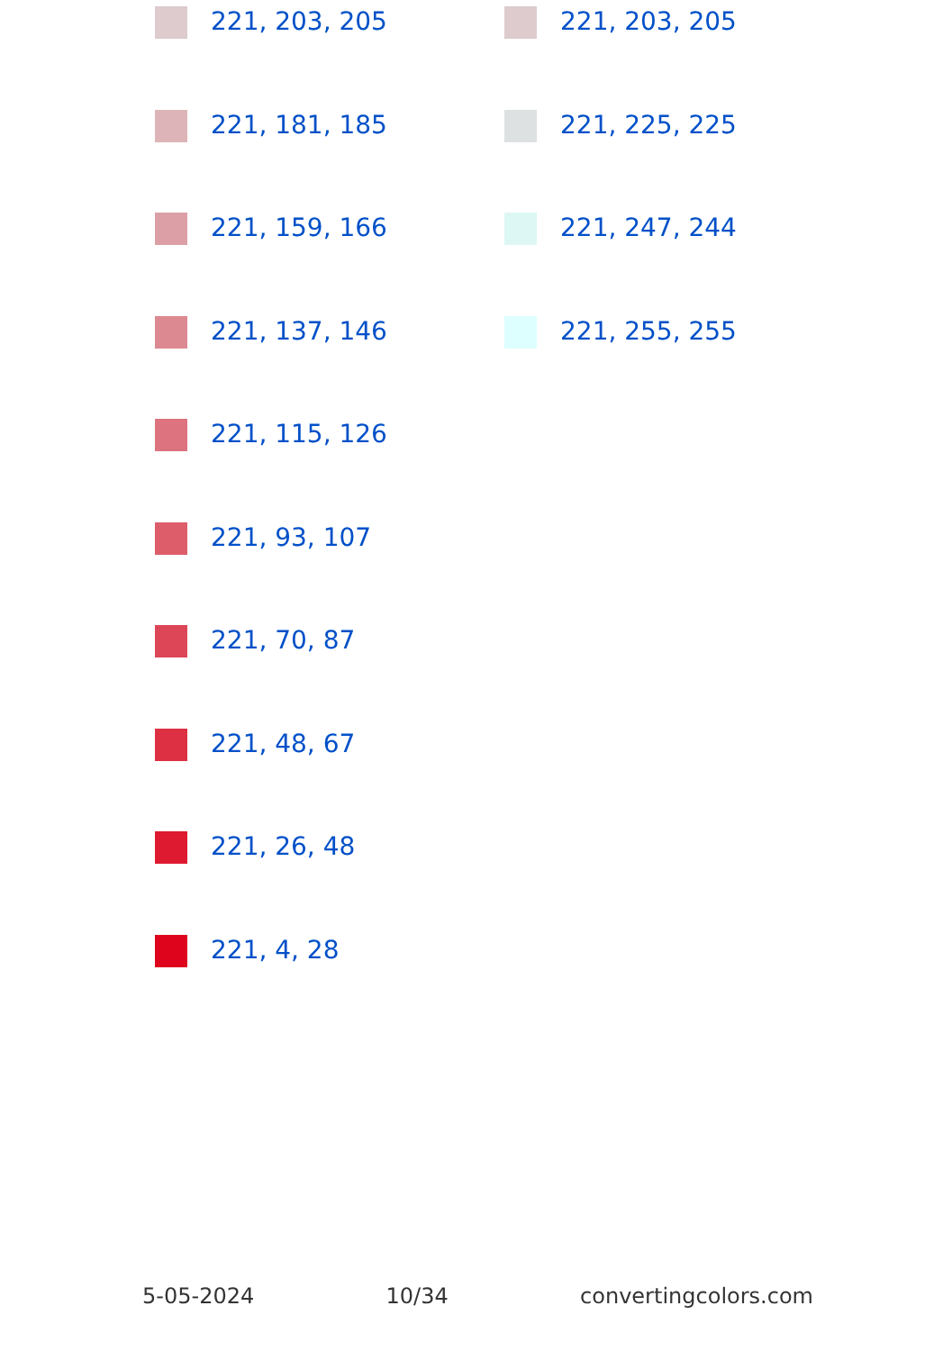221, 203, 205
221, 181, 185
221, 159, 166
221, 137, 146
221, 115, 126
221, 93, 107
221, 70, 87
221, 48, 67
221, 26, 48
221, 4, 28
221, 203, 205
221, 225, 225
221, 247, 244
221, 255, 255
5-05-2024 10/34 convertingcolors.com